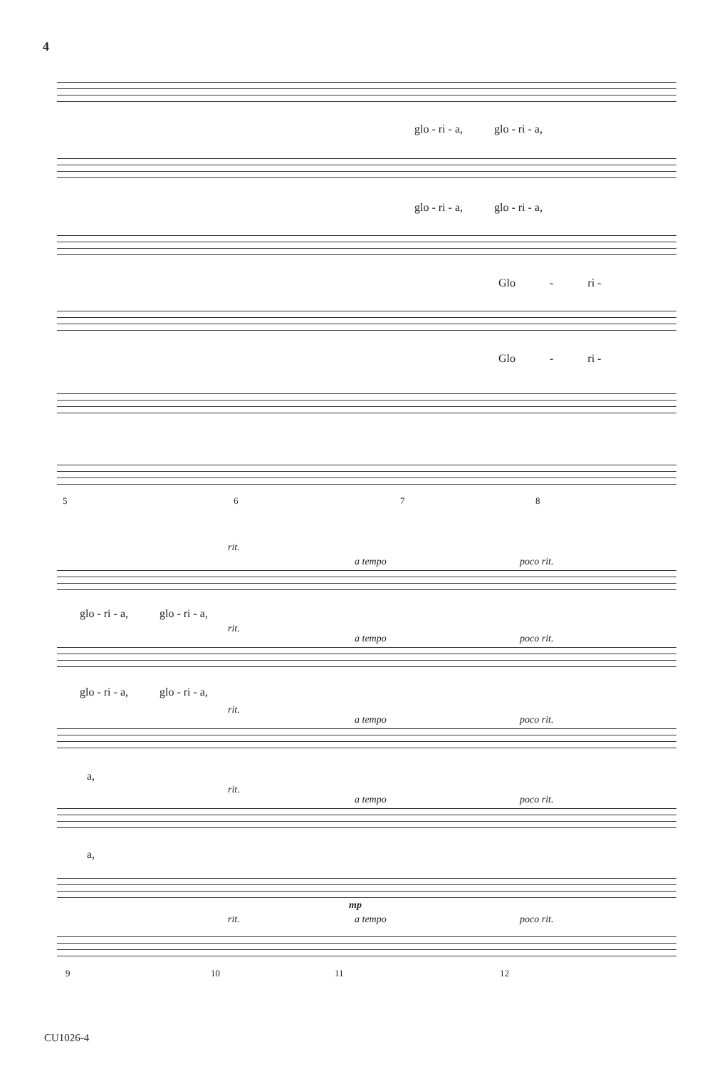4
glo - ri - a, glo - ri - a,
glo - ri - a, glo - ri - a,
Glo - ri -
Glo - ri -
5 6 7 8
rit.
a tempo poco rit.
glo - ri - a, glo - ri - a,
rit.
a tempo poco rit.
glo - ri - a, glo - ri - a,
rit.
a tempo poco rit.
a,
rit.
a tempo poco rit.
a,
mp
rit. a tempo poco rit.
9 10 11 12
CU1026-4